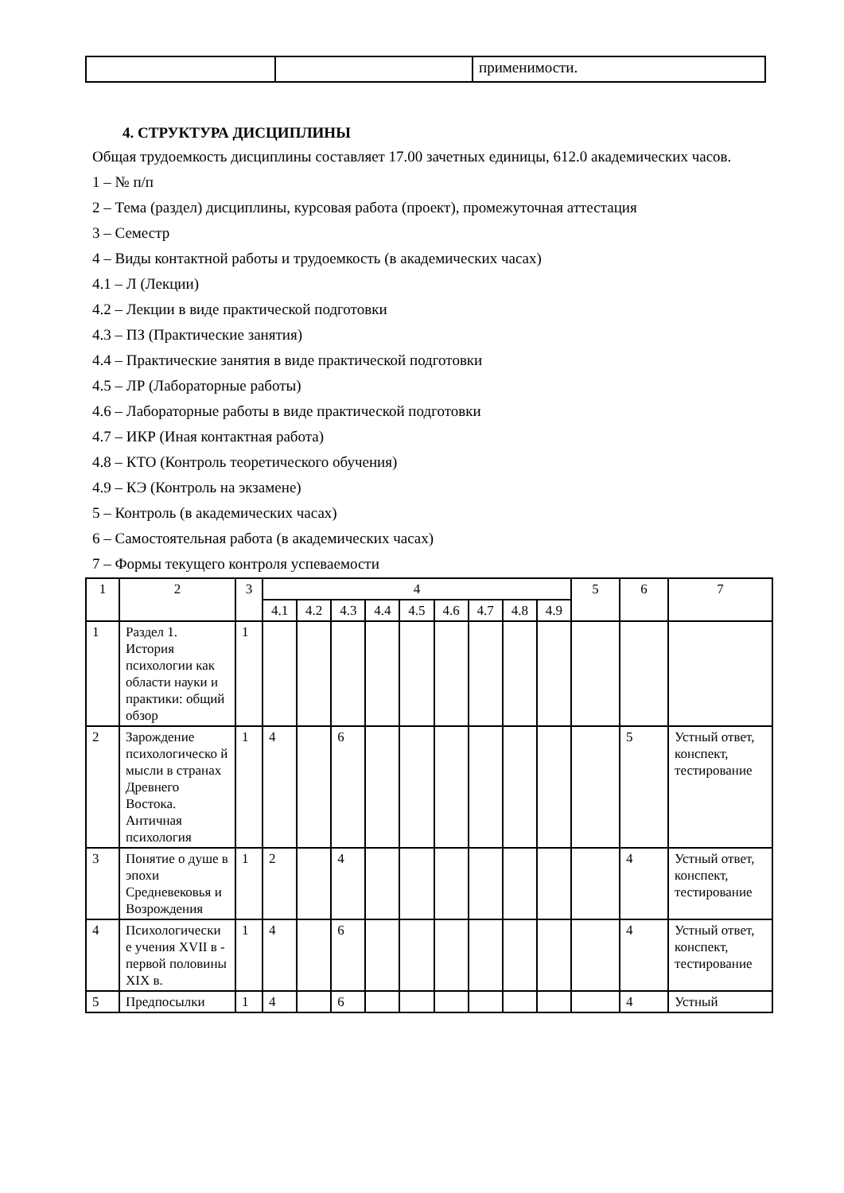| | | применимости. |
4. СТРУКТУРА ДИСЦИПЛИНЫ
Общая трудоемкость дисциплины составляет 17.00 зачетных единицы, 612.0 академических часов.
1 – № п/п
2 – Тема (раздел) дисциплины, курсовая работа (проект), промежуточная аттестация
3 – Семестр
4 – Виды контактной работы и трудоемкость (в академических часах)
4.1 – Л (Лекции)
4.2 – Лекции в виде практической подготовки
4.3 – ПЗ (Практические занятия)
4.4 – Практические занятия в виде практической подготовки
4.5 – ЛР (Лабораторные работы)
4.6 – Лабораторные работы в виде практической подготовки
4.7 – ИКР (Иная контактная работа)
4.8 – КТО (Контроль теоретического обучения)
4.9 – КЭ (Контроль на экзамене)
5 – Контроль (в академических часах)
6 – Самостоятельная работа (в академических часах)
7 – Формы текущего контроля успеваемости
| 1 | 2 | 3 | 4 | | | | | | | | | 5 | 6 | 7 |
| --- | --- | --- | --- | --- | --- | --- | --- | --- | --- | --- | --- | --- | --- | --- |
| | | | 4.1 | 4.2 | 4.3 | 4.4 | 4.5 | 4.6 | 4.7 | 4.8 | 4.9 | | | |
| 1 | Раздел 1. История психологии как области науки и практики: общий обзор | 1 | | | | | | | | | | | | |
| 2 | Зарождение психологическо й мысли в странах Древнего Востока. Античная психология | 1 | 4 | | 6 | | | | | | | | 5 | Устный ответ, конспект, тестирование |
| 3 | Понятие о душе в эпохи Средневековья и Возрождения | 1 | 2 | | 4 | | | | | | | | 4 | Устный ответ, конспект, тестирование |
| 4 | Психологически е учения XVII в - первой половины XIX в. | 1 | 4 | | 6 | | | | | | | | 4 | Устный ответ, конспект, тестирование |
| 5 | Предпосылки | 1 | 4 | | 6 | | | | | | | | 4 | Устный |